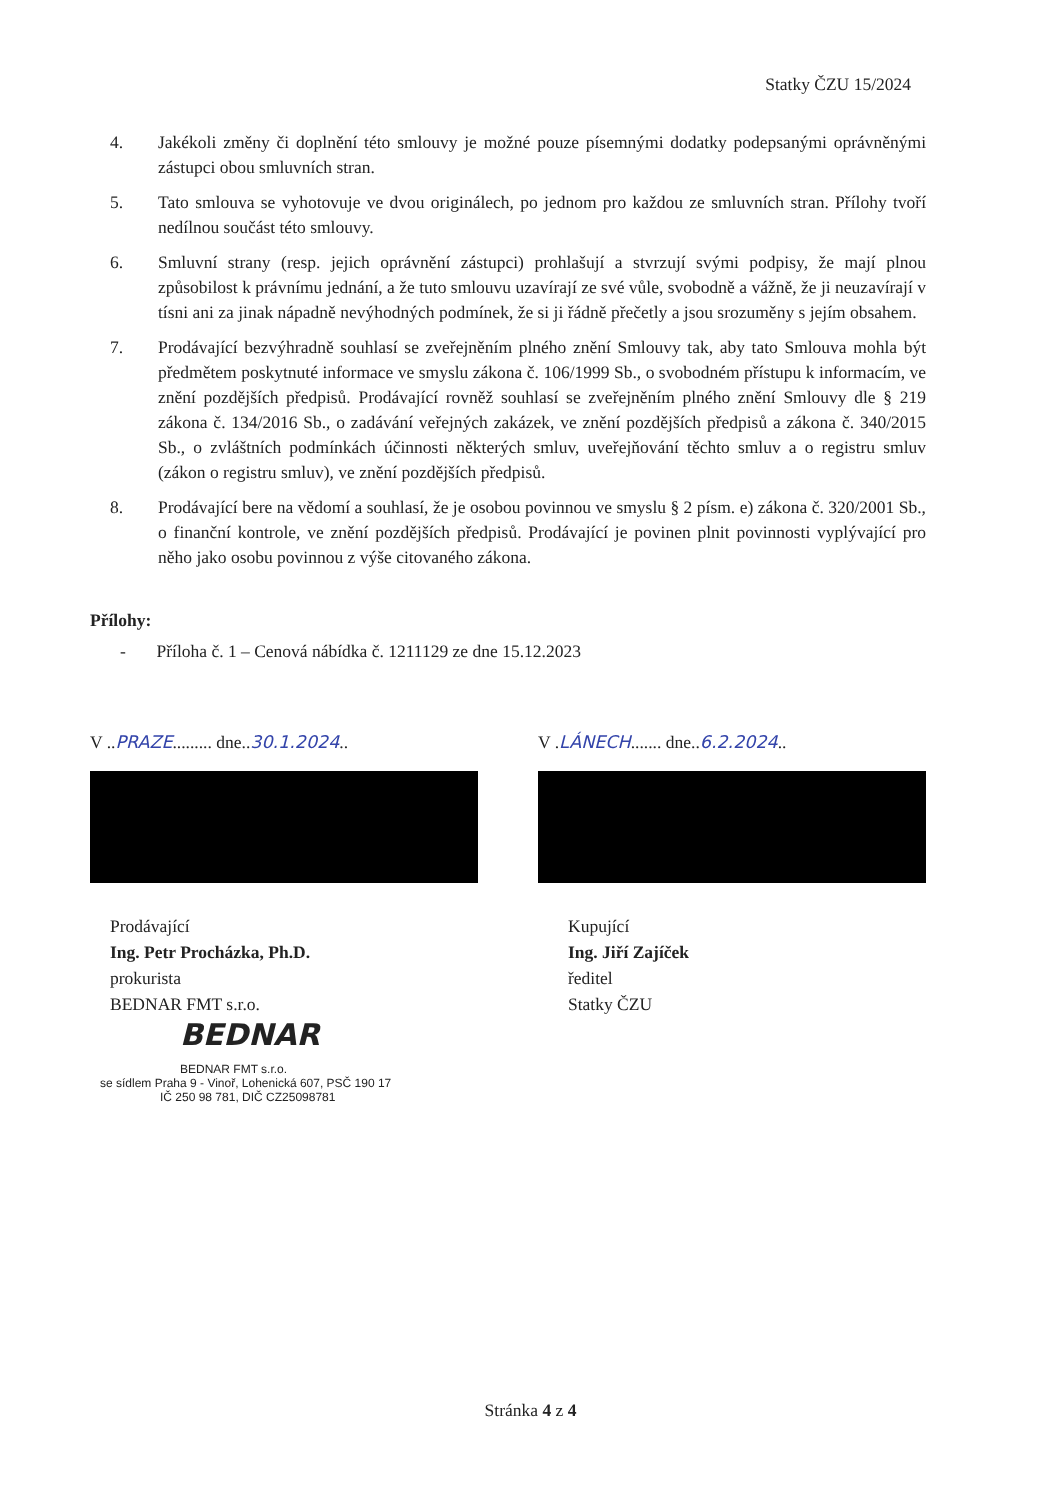Statky ČZU 15/2024
4. Jakékoli změny či doplnění této smlouvy je možné pouze písemnými dodatky podepsanými oprávněnými zástupci obou smluvních stran.
5. Tato smlouva se vyhotovuje ve dvou originálech, po jednom pro každou ze smluvních stran. Přílohy tvoří nedílnou součást této smlouvy.
6. Smluvní strany (resp. jejich oprávnění zástupci) prohlašují a stvrzují svými podpisy, že mají plnou způsobilost k právnímu jednání, a že tuto smlouvu uzavírají ze své vůle, svobodně a vážně, že ji neuzavírají v tísni ani za jinak nápadně nevýhodných podmínek, že si ji řádně přečetly a jsou srozuměny s jejím obsahem.
7. Prodávající bezvýhradně souhlasí se zveřejněním plného znění Smlouvy tak, aby tato Smlouva mohla být předmětem poskytnuté informace ve smyslu zákona č. 106/1999 Sb., o svobodném přístupu k informacím, ve znění pozdějších předpisů. Prodávající rovněž souhlasí se zveřejněním plného znění Smlouvy dle § 219 zákona č. 134/2016 Sb., o zadávání veřejných zakázek, ve znění pozdějších předpisů a zákona č. 340/2015 Sb., o zvláštních podmínkách účinnosti některých smluv, uveřejňování těchto smluv a o registru smluv (zákon o registru smluv), ve znění pozdějších předpisů.
8. Prodávající bere na vědomí a souhlasí, že je osobou povinnou ve smyslu § 2 písm. e) zákona č. 320/2001 Sb., o finanční kontrole, ve znění pozdějších předpisů. Prodávající je povinen plnit povinnosti vyplývající pro něho jako osobu povinnou z výše citovaného zákona.
Přílohy:
- Příloha č. 1 – Cenová nábídka č. 1211129 ze dne 15.12.2023
V ..PRAZE......... dne..30.1.2024..
Prodávající
Ing. Petr Procházka, Ph.D.
prokurista
BEDNAR FMT s.r.o.
BEDNAR
BEDNAR FMT s.r.o.
se sídlem Praha 9 - Vinoř, Lohenická 607, PSČ 190 17
IČ 250 98 781, DIČ CZ25098781
V .LÁNECH....... dne..6.2.2024..
Kupující
Ing. Jiří Zajíček
ředitel
Statky ČZU
Stránka 4 z 4